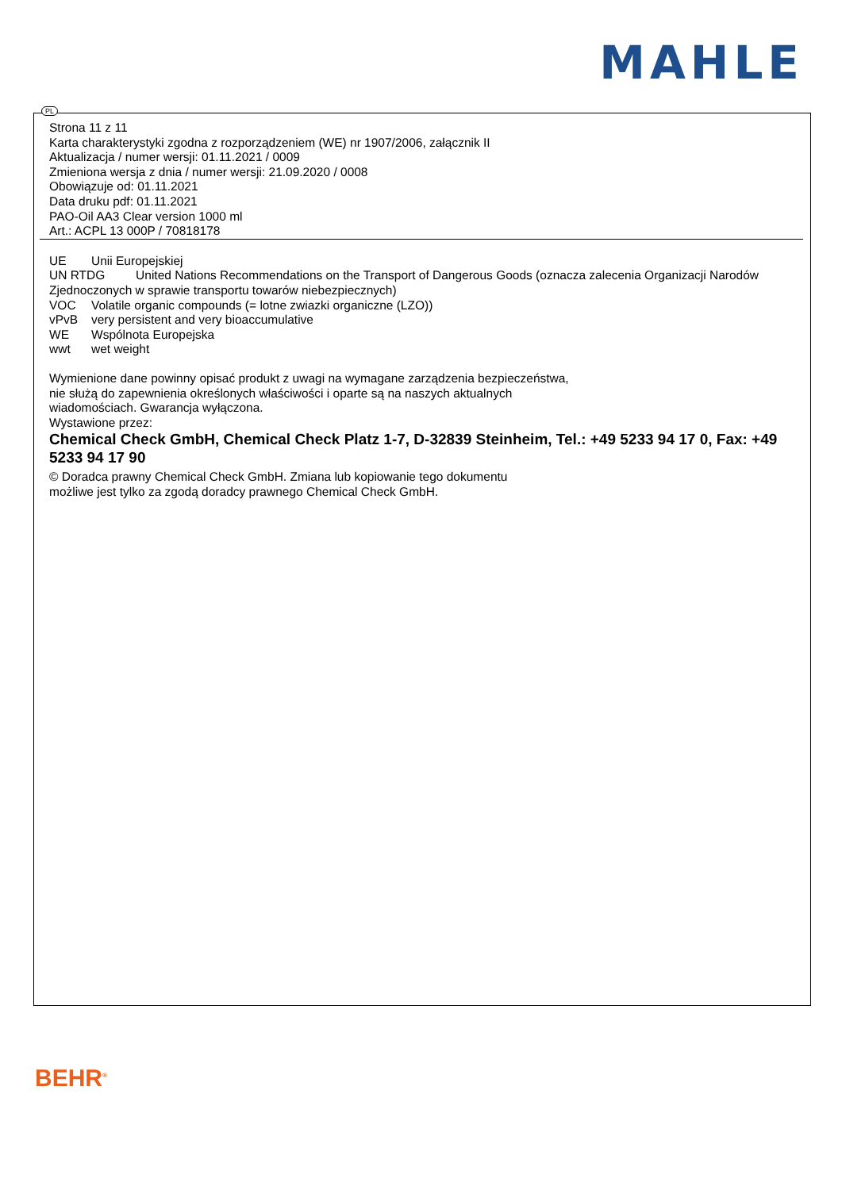MAHLE
PL
Strona 11 z 11
Karta charakterystyki zgodna z rozporządzeniem (WE) nr 1907/2006, załącznik II
Aktualizacja / numer wersji: 01.11.2021 / 0009
Zmieniona wersja z dnia / numer wersji: 21.09.2020 / 0008
Obowiązuje od: 01.11.2021
Data druku pdf: 01.11.2021
PAO-Oil AA3 Clear version 1000 ml
Art.: ACPL 13 000P / 70818178
UE Unii Europejskiej
UN RTDG United Nations Recommendations on the Transport of Dangerous Goods (oznacza zalecenia Organizacji Narodów Zjednoczonych w sprawie transportu towarów niebezpiecznych)
VOC Volatile organic compounds (= lotne zwiazki organiczne (LZO))
vPvB very persistent and very bioaccumulative
WE Wspólnota Europejska
wwt wet weight
Wymienione dane powinny opisać produkt z uwagi na wymagane zarządzenia bezpieczeństwa,
nie służą do zapewnienia określonych właściwości i oparte są na naszych aktualnych
wiadomościach. Gwarancja wyłączona.
Wystawione przez:
Chemical Check GmbH, Chemical Check Platz 1-7, D-32839 Steinheim, Tel.: +49 5233 94 17 0, Fax: +49 5233 94 17 90
© Doradca prawny Chemical Check GmbH. Zmiana lub kopiowanie tego dokumentu
możliwe jest tylko za zgodą doradcy prawnego Chemical Check GmbH.
BEHR<sup>®</sup>